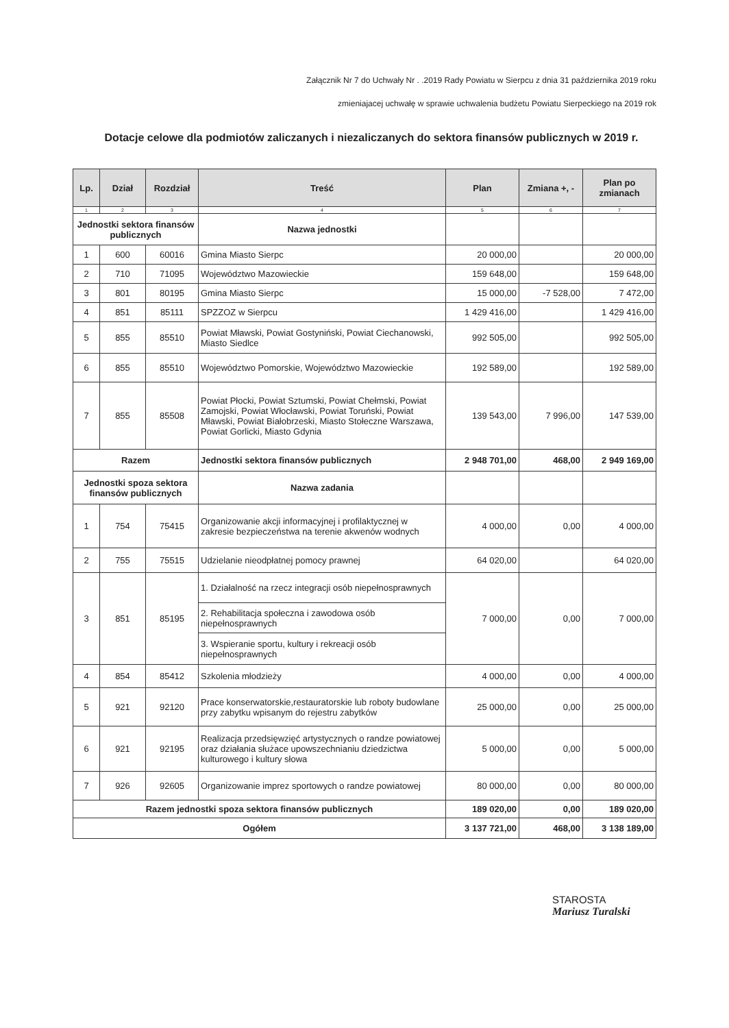Załącznik Nr 7 do Uchwały Nr . .2019 Rady Powiatu w Sierpcu z dnia 31 października 2019 roku
zmieniajacej uchwałę w sprawie uchwalenia budżetu Powiatu Sierpeckiego na 2019 rok
Dotacje celowe dla podmiotów zaliczanych i niezaliczanych do sektora finansów publicznych w 2019 r.
| Lp. | Dział | Rozdział | Treść | Plan | Zmiana +, - | Plan po zmianach |
| --- | --- | --- | --- | --- | --- | --- |
| 1 | 2 | 3 | 4 | 5 | 6 | 7 |
| Jednostki sektora finansów publicznych | | | Nazwa jednostki | | | |
| 1 | 600 | 60016 | Gmina Miasto Sierpc | 20 000,00 | | 20 000,00 |
| 2 | 710 | 71095 | Województwo Mazowieckie | 159 648,00 | | 159 648,00 |
| 3 | 801 | 80195 | Gmina Miasto Sierpc | 15 000,00 | -7 528,00 | 7 472,00 |
| 4 | 851 | 85111 | SPZZOZ w Sierpcu | 1 429 416,00 | | 1 429 416,00 |
| 5 | 855 | 85510 | Powiat Mławski, Powiat Gostyniński, Powiat Ciechanowski, Miasto Siedlce | 992 505,00 | | 992 505,00 |
| 6 | 855 | 85510 | Województwo Pomorskie, Województwo Mazowieckie | 192 589,00 | | 192 589,00 |
| 7 | 855 | 85508 | Powiat Płocki, Powiat Sztumski, Powiat Chełmski, Powiat Zamojski, Powiat Włocławski, Powiat Toruński, Powiat Mławski, Powiat Białobrzeski, Miasto Stołeczne Warszawa, Powiat Gorlicki, Miasto Gdynia | 139 543,00 | 7 996,00 | 147 539,00 |
| Razem | | | Jednostki sektora finansów publicznych | 2 948 701,00 | 468,00 | 2 949 169,00 |
| Jednostki spoza sektora finansów publicznych | | | Nazwa zadania | | | |
| 1 | 754 | 75415 | Organizowanie akcji informacyjnej i profilaktycznej w zakresie bezpieczeństwa na terenie akwenów wodnych | 4 000,00 | 0,00 | 4 000,00 |
| 2 | 755 | 75515 | Udzielanie nieodpłatnej pomocy prawnej | 64 020,00 | | 64 020,00 |
| 3 | 851 | 85195 | 1. Działalność na rzecz integracji osób niepełnosprawnych | 7 000,00 | 0,00 | 7 000,00 |
| | | | 2. Rehabilitacja społeczna i zawodowa osób niepełnosprawnych | | | |
| | | | 3. Wspieranie sportu, kultury i rekreacji osób niepełnosprawnych | | | |
| 4 | 854 | 85412 | Szkolenia młodzieży | 4 000,00 | 0,00 | 4 000,00 |
| 5 | 921 | 92120 | Prace konserwatorskie,restauratorskie lub roboty budowlane przy zabytku wpisanym do rejestru zabytków | 25 000,00 | 0,00 | 25 000,00 |
| 6 | 921 | 92195 | Realizacja przedsięwzięć artystycznych o randze powiatowej oraz działania służace upowszechnianiu dziedzictwa kulturowego i kultury słowa | 5 000,00 | 0,00 | 5 000,00 |
| 7 | 926 | 92605 | Organizowanie imprez sportowych o randze powiatowej | 80 000,00 | 0,00 | 80 000,00 |
| Razem jednostki spoza sektora finansów publicznych | | | | 189 020,00 | 0,00 | 189 020,00 |
| Ogółem | | | | 3 137 721,00 | 468,00 | 3 138 189,00 |
STAROSTA
Mariusz Turalski